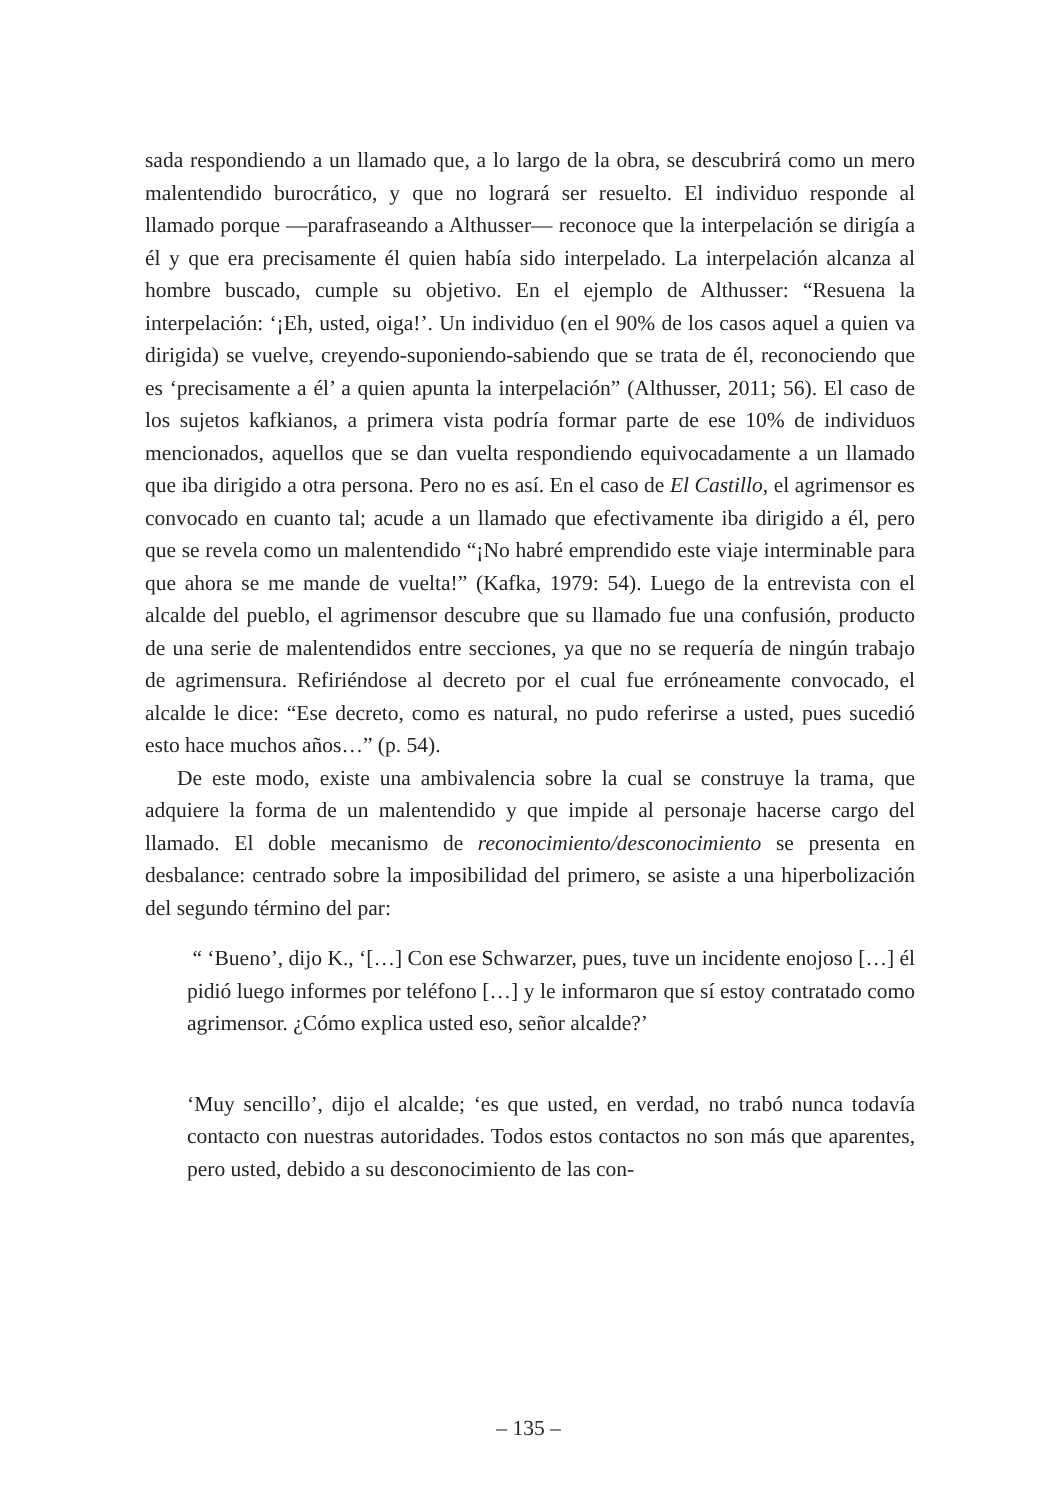sada respondiendo a un llamado que, a lo largo de la obra, se descubrirá como un mero malentendido burocrático, y que no logrará ser resuelto. El individuo responde al llamado porque —parafraseando a Althusser— reconoce que la interpelación se dirigía a él y que era precisamente él quien había sido interpelado. La interpelación alcanza al hombre buscado, cumple su objetivo. En el ejemplo de Althusser: “Resuena la interpelación: ‘¡Eh, usted, oiga!’. Un individuo (en el 90% de los casos aquel a quien va dirigida) se vuelve, creyendo-suponiendo-sabiendo que se trata de él, reconociendo que es ‘precisamente a él’ a quien apunta la interpelación” (Althusser, 2011; 56). El caso de los sujetos kafkianos, a primera vista podría formar parte de ese 10% de individuos mencionados, aquellos que se dan vuelta respondiendo equivocadamente a un llamado que iba dirigido a otra persona. Pero no es así. En el caso de El Castillo, el agrimensor es convocado en cuanto tal; acude a un llamado que efectivamente iba dirigido a él, pero que se revela como un malentendido “¡No habré emprendido este viaje interminable para que ahora se me mande de vuelta!” (Kafka, 1979: 54). Luego de la entrevista con el alcalde del pueblo, el agrimensor descubre que su llamado fue una confusión, producto de una serie de malentendidos entre secciones, ya que no se requería de ningún trabajo de agrimensura. Refiriéndose al decreto por el cual fue erróneamente convocado, el alcalde le dice: “Ese decreto, como es natural, no pudo referirse a usted, pues sucedió esto hace muchos años…” (p. 54).
De este modo, existe una ambivalencia sobre la cual se construye la trama, que adquiere la forma de un malentendido y que impide al personaje hacerse cargo del llamado. El doble mecanismo de reconocimiento/desconocimiento se presenta en desbalance: centrado sobre la imposibilidad del primero, se asiste a una hiperbolización del segundo término del par:
“ ‘Bueno’, dijo K., ‘[…] Con ese Schwarzer, pues, tuve un incidente enojoso […] él pidió luego informes por teléfono […] y le informaron que sí estoy contratado como agrimensor. ¿Cómo explica usted eso, señor alcalde?’
‘Muy sencillo’, dijo el alcalde; ‘es que usted, en verdad, no trabó nunca todavía contacto con nuestras autoridades. Todos estos contactos no son más que aparentes, pero usted, debido a su desconocimiento de las con-
– 135 –